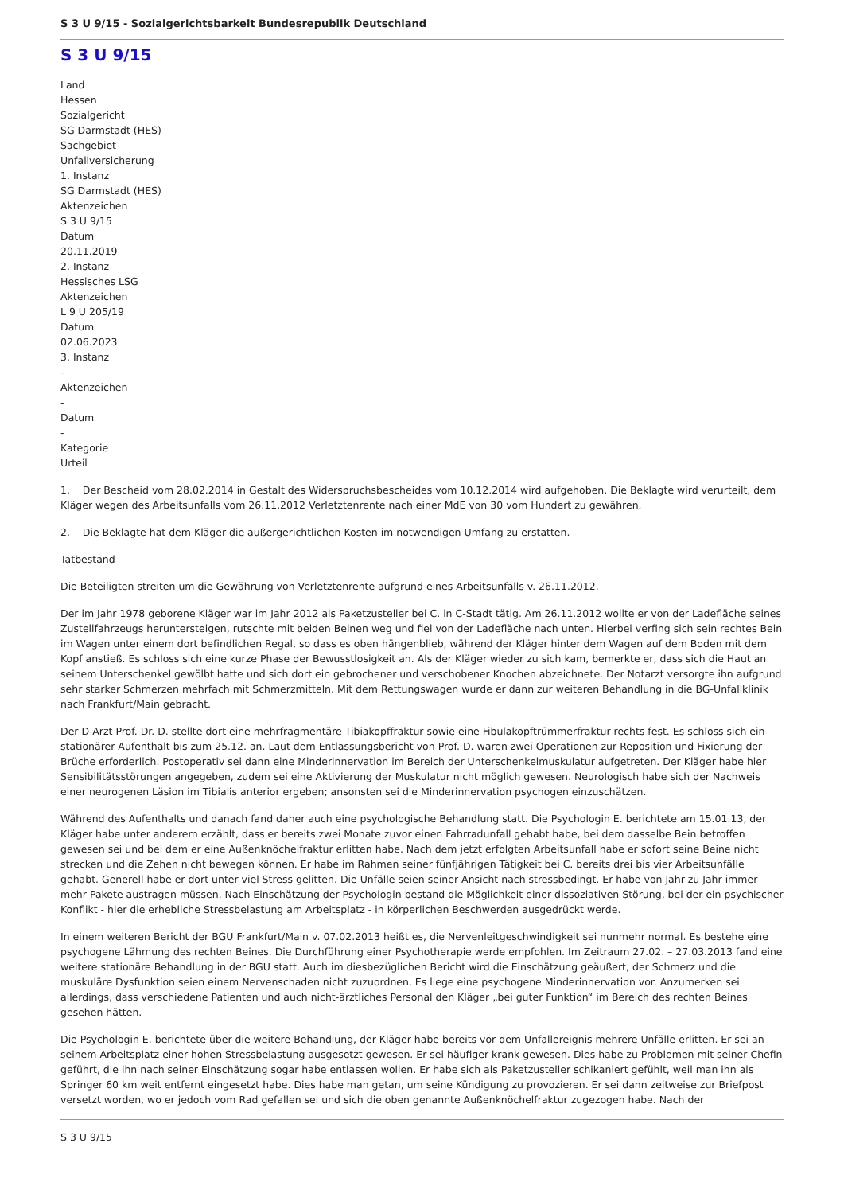S 3 U 9/15 - Sozialgerichtsbarkeit Bundesrepublik Deutschland
S 3 U 9/15
Land
Hessen
Sozialgericht
SG Darmstadt (HES)
Sachgebiet
Unfallversicherung
1. Instanz
SG Darmstadt (HES)
Aktenzeichen
S 3 U 9/15
Datum
20.11.2019
2. Instanz
Hessisches LSG
Aktenzeichen
L 9 U 205/19
Datum
02.06.2023
3. Instanz
-
Aktenzeichen
-
Datum
-
Kategorie
Urteil
1. Der Bescheid vom 28.02.2014 in Gestalt des Widerspruchsbescheides vom 10.12.2014 wird aufgehoben. Die Beklagte wird verurteilt, dem Kläger wegen des Arbeitsunfalls vom 26.11.2012 Verletztenrente nach einer MdE von 30 vom Hundert zu gewähren.
2. Die Beklagte hat dem Kläger die außergerichtlichen Kosten im notwendigen Umfang zu erstatten.
Tatbestand
Die Beteiligten streiten um die Gewährung von Verletztenrente aufgrund eines Arbeitsunfalls v. 26.11.2012.
Der im Jahr 1978 geborene Kläger war im Jahr 2012 als Paketzusteller bei C. in C-Stadt tätig. Am 26.11.2012 wollte er von der Ladefläche seines Zustellfahrzeugs heruntersteigen, rutschte mit beiden Beinen weg und fiel von der Ladefläche nach unten. Hierbei verfing sich sein rechtes Bein im Wagen unter einem dort befindlichen Regal, so dass es oben hängenblieb, während der Kläger hinter dem Wagen auf dem Boden mit dem Kopf anstieß. Es schloss sich eine kurze Phase der Bewusstlosigkeit an. Als der Kläger wieder zu sich kam, bemerkte er, dass sich die Haut an seinem Unterschenkel gewölbt hatte und sich dort ein gebrochener und verschobener Knochen abzeichnete. Der Notarzt versorgte ihn aufgrund sehr starker Schmerzen mehrfach mit Schmerzmitteln. Mit dem Rettungswagen wurde er dann zur weiteren Behandlung in die BG-Unfallklinik nach Frankfurt/Main gebracht.
Der D-Arzt Prof. Dr. D. stellte dort eine mehrfragmentäre Tibiakopffraktur sowie eine Fibulakopftrümmerfraktur rechts fest. Es schloss sich ein stationärer Aufenthalt bis zum 25.12. an. Laut dem Entlassungsbericht von Prof. D. waren zwei Operationen zur Reposition und Fixierung der Brüche erforderlich. Postoperativ sei dann eine Minderinnervation im Bereich der Unterschenkelmuskulatur aufgetreten. Der Kläger habe hier Sensibilitätsstörungen angegeben, zudem sei eine Aktivierung der Muskulatur nicht möglich gewesen. Neurologisch habe sich der Nachweis einer neurogenen Läsion im Tibialis anterior ergeben; ansonsten sei die Minderinnervation psychogen einzuschätzen.
Während des Aufenthalts und danach fand daher auch eine psychologische Behandlung statt. Die Psychologin E. berichtete am 15.01.13, der Kläger habe unter anderem erzählt, dass er bereits zwei Monate zuvor einen Fahrradunfall gehabt habe, bei dem dasselbe Bein betroffen gewesen sei und bei dem er eine Außenknöchelfraktur erlitten habe. Nach dem jetzt erfolgten Arbeitsunfall habe er sofort seine Beine nicht strecken und die Zehen nicht bewegen können. Er habe im Rahmen seiner fünfjährigen Tätigkeit bei C. bereits drei bis vier Arbeitsunfälle gehabt. Generell habe er dort unter viel Stress gelitten. Die Unfälle seien seiner Ansicht nach stressbedingt. Er habe von Jahr zu Jahr immer mehr Pakete austragen müssen. Nach Einschätzung der Psychologin bestand die Möglichkeit einer dissoziativen Störung, bei der ein psychischer Konflikt - hier die erhebliche Stressbelastung am Arbeitsplatz - in körperlichen Beschwerden ausgedrückt werde.
In einem weiteren Bericht der BGU Frankfurt/Main v. 07.02.2013 heißt es, die Nervenleitgeschwindigkeit sei nunmehr normal. Es bestehe eine psychogene Lähmung des rechten Beines. Die Durchführung einer Psychotherapie werde empfohlen. Im Zeitraum 27.02. – 27.03.2013 fand eine weitere stationäre Behandlung in der BGU statt. Auch im diesbezüglichen Bericht wird die Einschätzung geäußert, der Schmerz und die muskuläre Dysfunktion seien einem Nervenschaden nicht zuzuordnen. Es liege eine psychogene Minderinnervation vor. Anzumerken sei allerdings, dass verschiedene Patienten und auch nicht-ärztliches Personal den Kläger „bei guter Funktion“ im Bereich des rechten Beines gesehen hätten.
Die Psychologin E. berichtete über die weitere Behandlung, der Kläger habe bereits vor dem Unfallereignis mehrere Unfälle erlitten. Er sei an seinem Arbeitsplatz einer hohen Stressbelastung ausgesetzt gewesen. Er sei häufiger krank gewesen. Dies habe zu Problemen mit seiner Chefin geführt, die ihn nach seiner Einschätzung sogar habe entlassen wollen. Er habe sich als Paketzusteller schikaniert gefühlt, weil man ihn als Springer 60 km weit entfernt eingesetzt habe. Dies habe man getan, um seine Kündigung zu provozieren. Er sei dann zeitweise zur Briefpost versetzt worden, wo er jedoch vom Rad gefallen sei und sich die oben genannte Außenknöchelfraktur zugezogen habe. Nach der
S 3 U 9/15